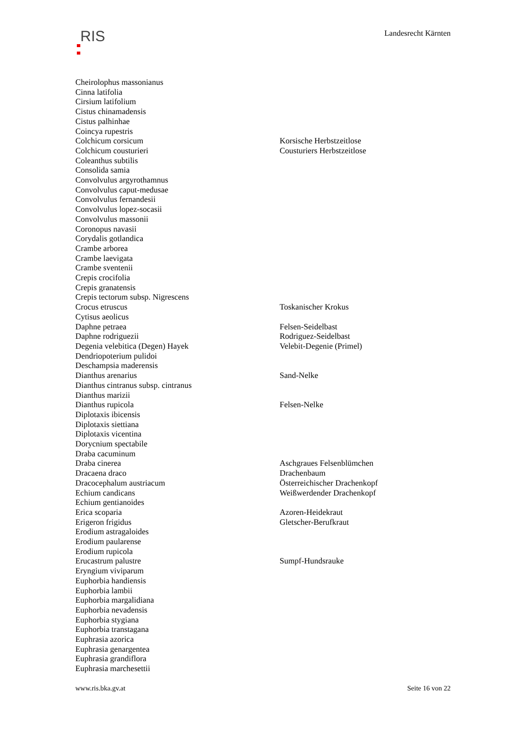RIS
Landesrecht Kärnten
| Cheirolophus massonianus | |
| Cinna latifolia | |
| Cirsium latifolium | |
| Cistus chinamadensis | |
| Cistus palhinhae | |
| Coincya rupestris | |
| Colchicum corsicum | Korsische Herbstzeitlose |
| Colchicum cousturieri | Cousturiers Herbstzeitlose |
| Coleanthus subtilis | |
| Consolida samia | |
| Convolvulus argyrothamnus | |
| Convolvulus caput-medusae | |
| Convolvulus fernandesii | |
| Convolvulus lopez-socasii | |
| Convolvulus massonii | |
| Coronopus navasii | |
| Corydalis gotlandica | |
| Crambe arborea | |
| Crambe laevigata | |
| Crambe sventenii | |
| Crepis crocifolia | |
| Crepis granatensis | |
| Crepis tectorum subsp. Nigrescens | |
| Crocus etruscus | Toskanischer Krokus |
| Cytisus aeolicus | |
| Daphne petraea | Felsen-Seidelbast |
| Daphne rodriguezii | Rodriguez-Seidelbast |
| Degenia velebitica (Degen) Hayek | Velebit-Degenie (Primel) |
| Dendriopoterium pulidoi | |
| Deschampsia maderensis | |
| Dianthus arenarius | Sand-Nelke |
| Dianthus cintranus subsp. cintranus | |
| Dianthus marizii | |
| Dianthus rupicola | Felsen-Nelke |
| Diplotaxis ibicensis | |
| Diplotaxis siettiana | |
| Diplotaxis vicentina | |
| Dorycnium spectabile | |
| Draba cacuminum | |
| Draba cinerea | Aschgraues Felsenblümchen |
| Dracaena draco | Drachenbaum |
| Dracocephalum austriacum | Österreichischer Drachenkopf |
| Echium candicans | Weißwerdender Drachenkopf |
| Echium gentianoides | |
| Erica scoparia | Azoren-Heidekraut |
| Erigeron frigidus | Gletscher-Berufkraut |
| Erodium astragaloides | |
| Erodium paularense | |
| Erodium rupicola | |
| Erucastrum palustre | Sumpf-Hundsrauke |
| Eryngium viviparum | |
| Euphorbia handiensis | |
| Euphorbia lambii | |
| Euphorbia margalidiana | |
| Euphorbia nevadensis | |
| Euphorbia stygiana | |
| Euphorbia transtagana | |
| Euphrasia azorica | |
| Euphrasia genargentea | |
| Euphrasia grandiflora | |
| Euphrasia marchesettii | |
www.ris.bka.gv.at Seite 16 von 22